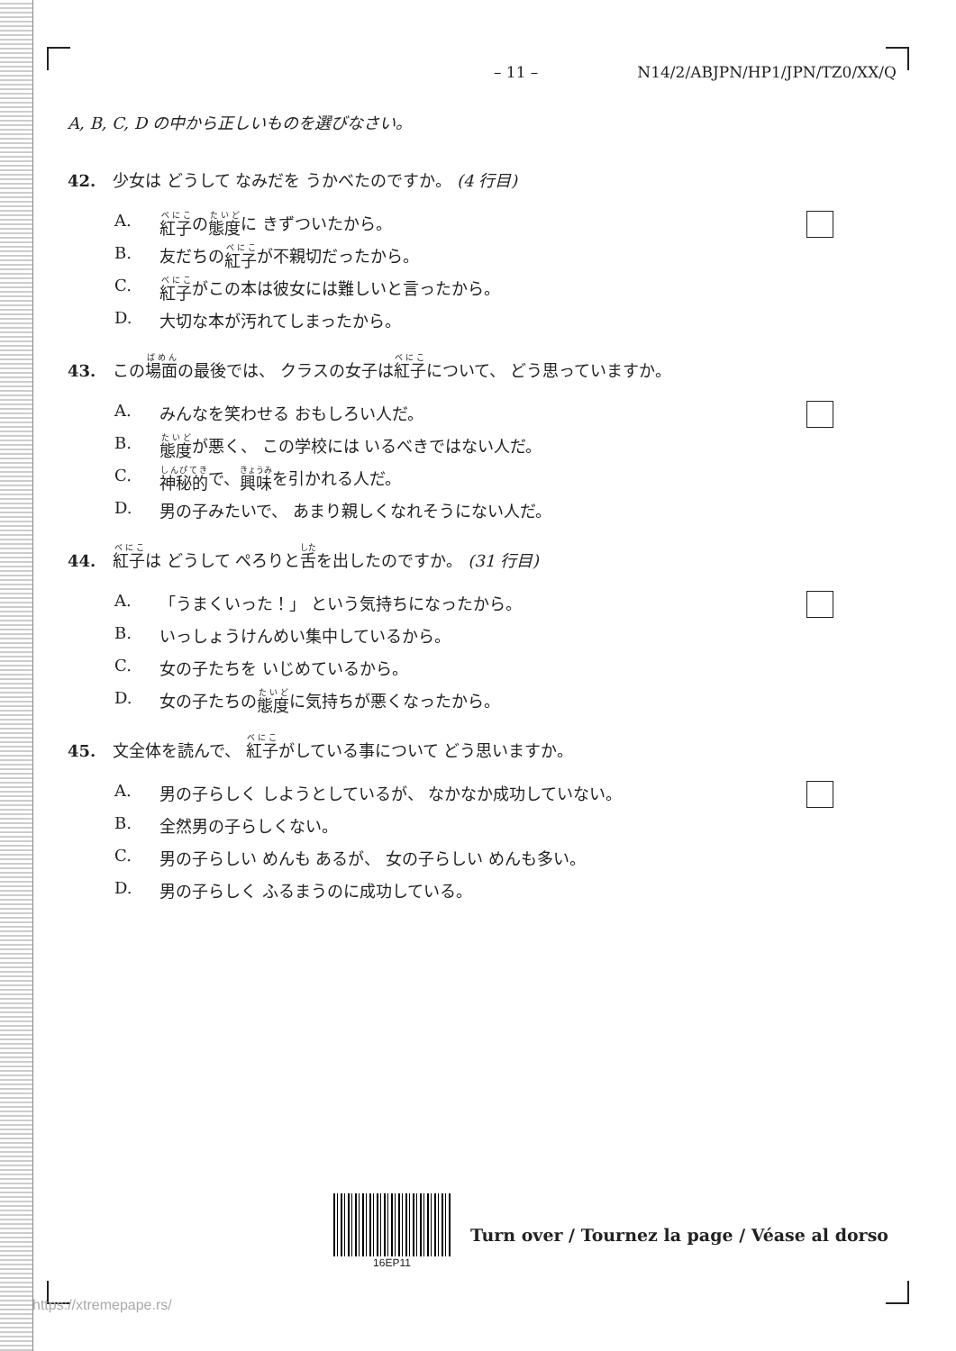– 11 – N14/2/ABJPN/HP1/JPN/TZ0/XX/Q
A, B, C, D の中から正しいものを選びなさい。
42. 少女は どうして なみだを うかべたのですか。 (4 行目)
A. 紅子 の 態度 に きずついたから。
B. 友だちの 紅子 が不親切だったから。
C. 紅子 がこの本は彼女には難しいと言ったから。
D. 大切な本が汚れてしまったから。
43. この場面の最後では、 クラスの女子は紅子について、 どう思っていますか。
A. みんなを笑わせる おもしろい人だ。
B. 態度 が悪く、 この学校には いるべきではない人だ。
C. 神秘的 で、 興味 を引かれる人だ。
D. 男の子みたいで、 あまり親しくなれそうにない人だ。
44. 紅子は どうして ぺろりと舌を出したのですか。 (31 行目)
A. 「うまくいった！」 という気持ちになったから。
B. いっしょうけんめい集中しているから。
C. 女の子たちを いじめているから。
D. 女の子たちの 態度 に気持ちが悪くなったから。
45. 文全体を読んで、 紅子がしている事について どう思いますか。
A. 男の子らしく しようとしているが、 なかなか成功していない。
B. 全然男の子らしくない。
C. 男の子らしい めんも あるが、 女の子らしい めんも多い。
D. 男の子らしく ふるまうのに成功している。
16EP11
Turn over / Tournez la page / Véase al dorso
https://xtremepape.rs/